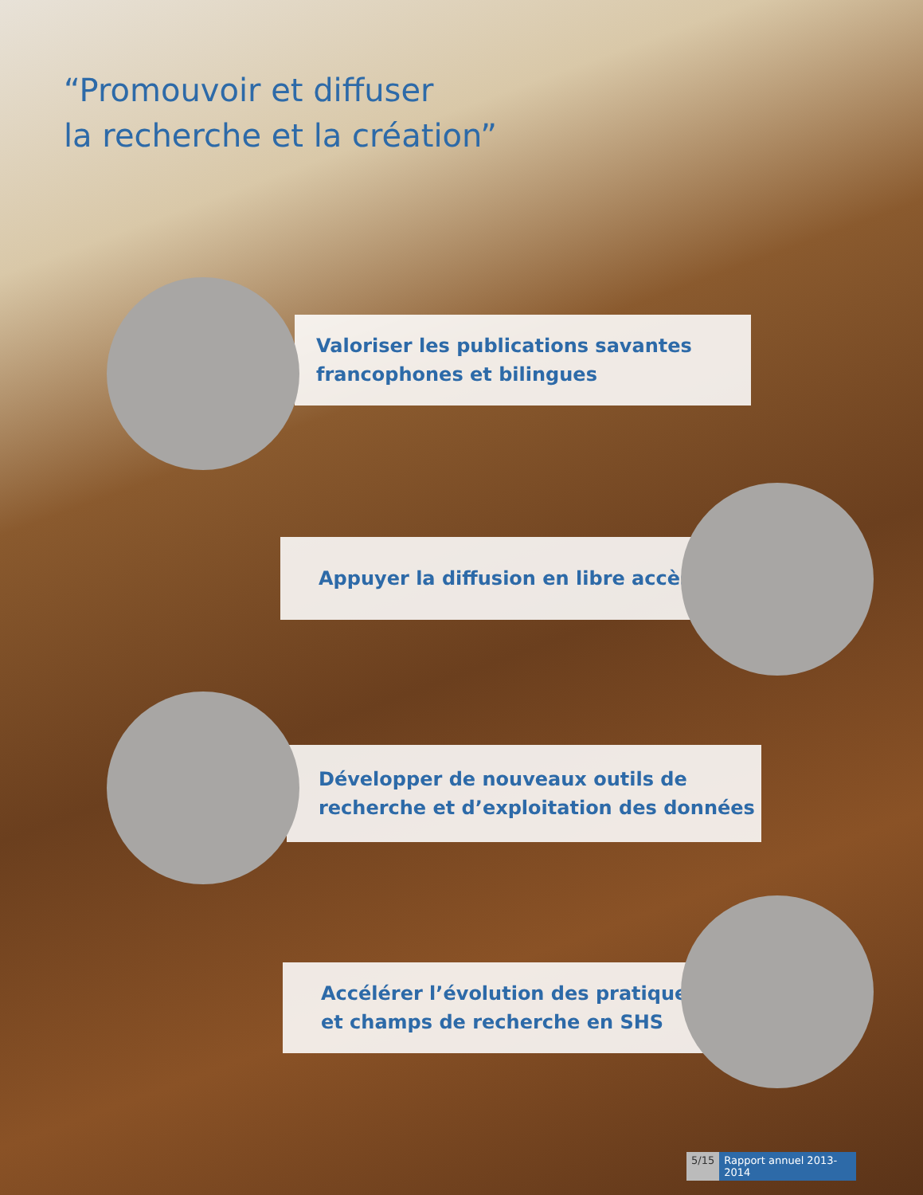“Promouvoir et diffuser
la recherche et la création”
Valoriser les publications savantes
francophones et bilingues
Appuyer la diffusion en libre accès
Développer de nouveaux outils de
recherche et d’exploitation des données
Accélérer l’évolution des pratiques
et champs de recherche en SHS
5/15 Rapport annuel 2013- 2014